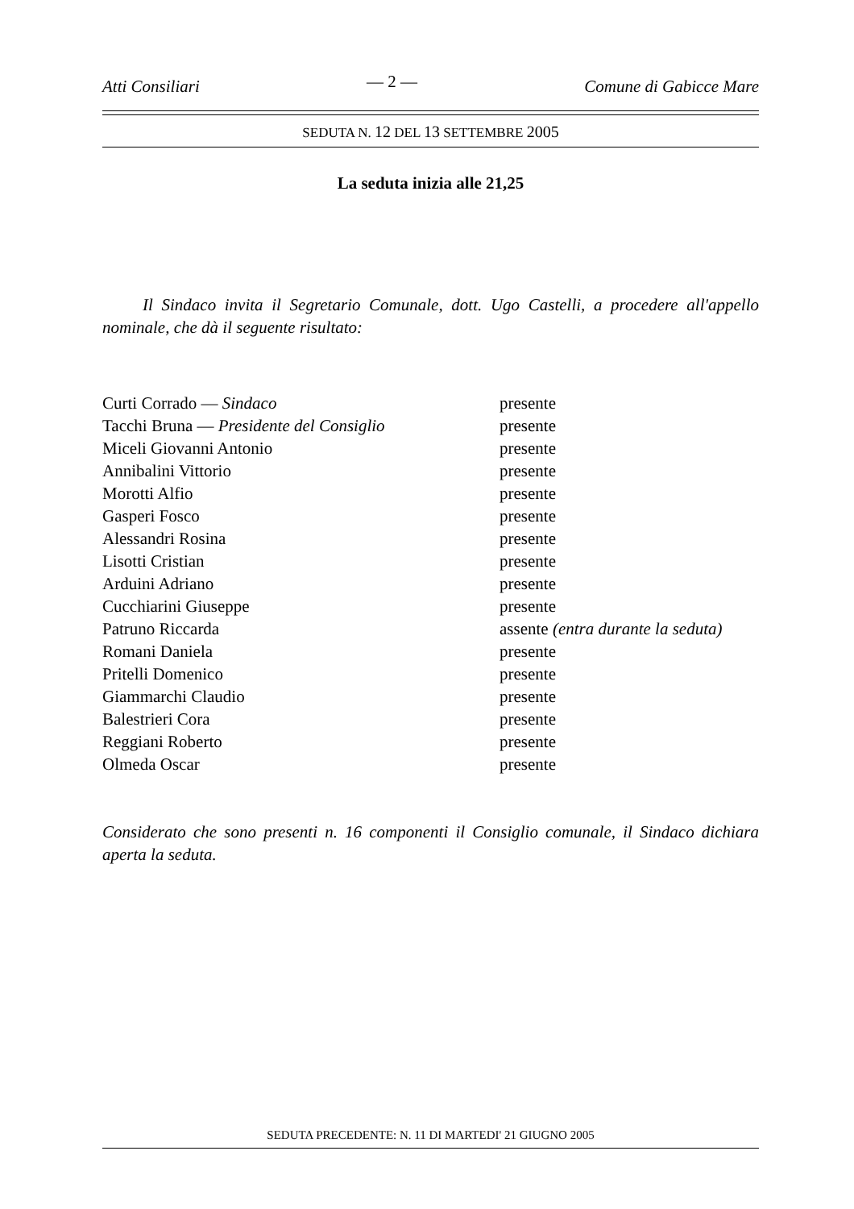Atti Consiliari — 2 — Comune di Gabicce Mare
SEDUTA N. 12 DEL 13 SETTEMBRE 2005
La seduta inizia alle 21,25
Il Sindaco invita il Segretario Comunale, dott. Ugo Castelli, a procedere all'appello nominale, che dà il seguente risultato:
| Curti Corrado — Sindaco | presente |
| Tacchi Bruna — Presidente del Consiglio | presente |
| Miceli Giovanni Antonio | presente |
| Annibalini Vittorio | presente |
| Morotti Alfio | presente |
| Gasperi Fosco | presente |
| Alessandri Rosina | presente |
| Lisotti Cristian | presente |
| Arduini Adriano | presente |
| Cucchiarini Giuseppe | presente |
| Patruno Riccarda | assente (entra durante la seduta) |
| Romani Daniela | presente |
| Pritelli Domenico | presente |
| Giammarchi Claudio | presente |
| Balestrieri Cora | presente |
| Reggiani Roberto | presente |
| Olmeda Oscar | presente |
Considerato che sono presenti n. 16 componenti il Consiglio comunale, il Sindaco dichiara aperta la seduta.
SEDUTA PRECEDENTE: N. 11 DI MARTEDI' 21 GIUGNO 2005